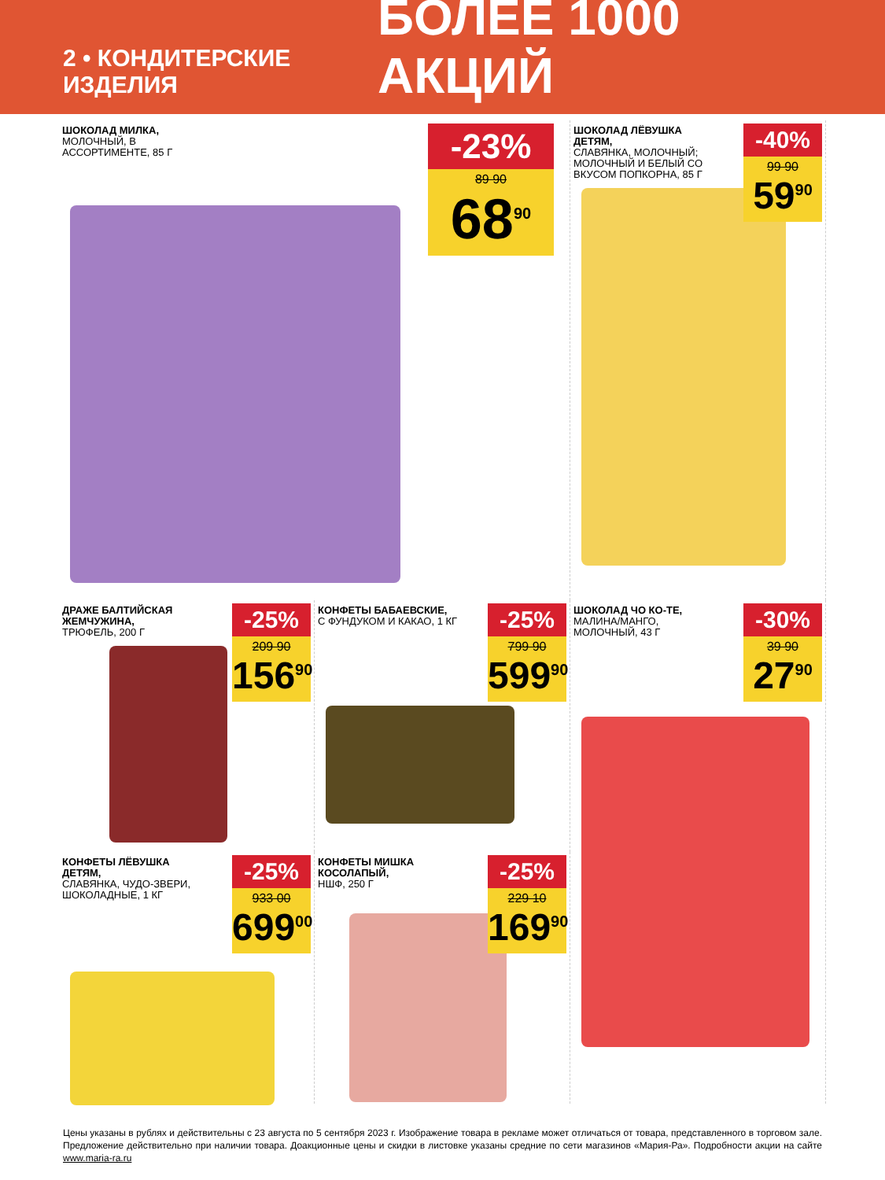2 • КОНДИТЕРСКИЕ ИЗДЕЛИЯ
БОЛЕЕ 1000 АКЦИЙ
ШОКОЛАД МИЛКА,
МОЛОЧНЫЙ, В АССОРТИМЕНТЕ, 85 Г
-23%
89 90
68<sup>90</sup>
ШОКОЛАД ЛЁВУШКА ДЕТЯМ,
СЛАВЯНКА, МОЛОЧНЫЙ; МОЛОЧНЫЙ И БЕЛЫЙ СО ВКУСОМ ПОПКОРНА, 85 Г
-40%
99 90
59<sup>90</sup>
ДРАЖЕ БАЛТИЙСКАЯ ЖЕМЧУЖИНА,
ТРЮФЕЛЬ, 200 Г
-25%
209 90
156<sup>90</sup>
КОНФЕТЫ БАБАЕВСКИЕ,
С ФУНДУКОМ И КАКАО, 1 КГ
-25%
799 90
599<sup>90</sup>
ШОКОЛАД ЧО КО-ТЕ,
МАЛИНА/МАНГО, МОЛОЧНЫЙ, 43 Г
-30%
39 90
27<sup>90</sup>
КОНФЕТЫ ЛЁВУШКА ДЕТЯМ,
СЛАВЯНКА, ЧУДО-ЗВЕРИ, ШОКОЛАДНЫЕ, 1 КГ
-25%
933 00
699<sup>00</sup>
КОНФЕТЫ МИШКА КОСОЛАПЫЙ,
НШФ, 250 Г
-25%
229 10
169<sup>90</sup>
Цены указаны в рублях и действительны с 23 августа по 5 сентября 2023 г. Изображение товара в рекламе может отличаться от товара, представленного в торговом зале. Предложение действительно при наличии товара. Доакционные цены и скидки в листовке указаны средние по сети магазинов «Мария-Ра». Подробности акции на сайте www.maria-ra.ru